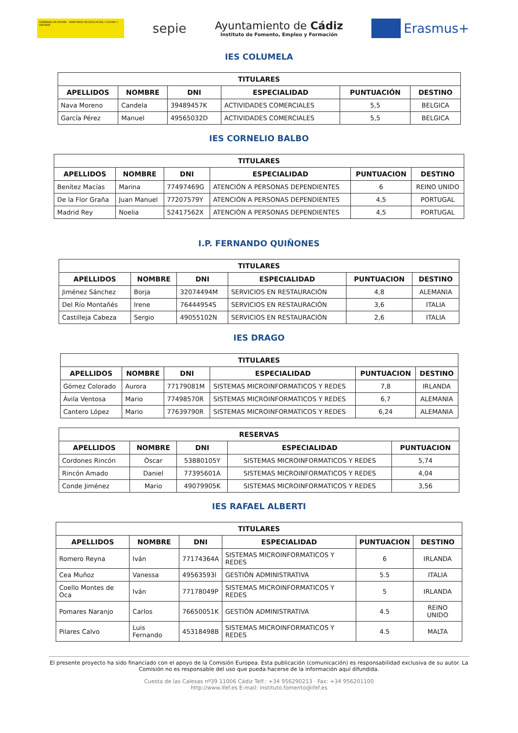GOBIERNO DE ESPAÑA · MINISTERIO DE EDUCACIÓN, CULTURA Y DEPORTE
sepie
Ayuntamiento de Cádiz
Instituto de Fomento, Empleo y Formación
Erasmus+
IES COLUMELA
| TITULARES | | | | | |
| --- | --- | --- | --- | --- | --- |
| APELLIDOS | NOMBRE | DNI | ESPECIALIDAD | PUNTUACIÓN | DESTINO |
| Nava Moreno | Candela | 39489457K | ACTIVIDADES COMERCIALES | 5,5 | BELGICA |
| García Pérez | Manuel | 49565032D | ACTIVIDADES COMERCIALES | 5,5 | BELGICA |
IES CORNELIO BALBO
| TITULARES | | | | | |
| --- | --- | --- | --- | --- | --- |
| APELLIDOS | NOMBRE | DNI | ESPECIALIDAD | PUNTUACION | DESTINO |
| Benítez Macías | Marina | 77497469G | ATENCIÓN A PERSONAS DEPENDIENTES | 6 | REINO UNIDO |
| De la Flor Graña | Juan Manuel | 77207579Y | ATENCIÓN A PERSONAS DEPENDIENTES | 4,5 | PORTUGAL |
| Madrid Rey | Noelia | 52417562X | ATENCIÓN A PERSONAS DEPENDIENTES | 4,5 | PORTUGAL |
I.P. FERNANDO QUIÑONES
| TITULARES | | | | | |
| --- | --- | --- | --- | --- | --- |
| APELLIDOS | NOMBRE | DNI | ESPECIALIDAD | PUNTUACION | DESTINO |
| Jiménez Sánchez | Borja | 32074494M | SERVICIOS EN RESTAURACIÓN | 4,8 | ALEMANIA |
| Del Río Montañés | Irene | 76444954S | SERVICIOS EN RESTAURACIÓN | 3,6 | ITALIA |
| Castilleja Cabeza | Sergio | 49055102N | SERVICIOS EN RESTAURACIÓN | 2,6 | ITALIA |
IES DRAGO
| TITULARES | | | | | |
| --- | --- | --- | --- | --- | --- |
| APELLIDOS | NOMBRE | DNI | ESPECIALIDAD | PUNTUACION | DESTINO |
| Gómez Colorado | Aurora | 77179081M | SISTEMAS MICROINFORMATICOS Y REDES | 7,8 | IRLANDA |
| Ávila Ventosa | Mario | 77498570R | SISTEMAS MICROINFORMATICOS Y REDES | 6,7 | ALEMANIA |
| Cantero López | Mario | 77639790R | SISTEMAS MICROINFORMATICOS Y REDES | 6,24 | ALEMANIA |
| RESERVAS | | | | |
| --- | --- | --- | --- | --- |
| APELLIDOS | NOMBRE | DNI | ESPECIALIDAD | PUNTUACION |
| Cordones Rincón | Óscar | 53880105Y | SISTEMAS MICROINFORMATICOS Y REDES | 5,74 |
| Rincón Amado | Daniel | 77395601A | SISTEMAS MICROINFORMATICOS Y REDES | 4,04 |
| Conde Jiménez | Mario | 49079905K | SISTEMAS MICROINFORMATICOS Y REDES | 3,56 |
IES RAFAEL ALBERTI
| TITULARES | | | | | |
| --- | --- | --- | --- | --- | --- |
| APELLIDOS | NOMBRE | DNI | ESPECIALIDAD | PUNTUACION | DESTINO |
| Romero Reyna | Iván | 77174364A | SISTEMAS MICROINFORMATICOS Y REDES | 6 | IRLANDA |
| Cea Muñoz | Vanessa | 49563593I | GESTIÓN ADMINISTRATIVA | 5.5 | ITALIA |
| Coello Montes de Oca | Iván | 77178049P | SISTEMAS MICROINFORMATICOS Y REDES | 5 | IRLANDA |
| Pomares Naranjo | Carlos | 76650051K | GESTIÓN ADMINISTRATIVA | 4.5 | REINO UNIDO |
| Pilares Calvo | Luis Fernando | 45318498B | SISTEMAS MICROINFORMATICOS Y REDES | 4.5 | MALTA |
El presente proyecto ha sido financiado con el apoyo de la Comisión Europea. Esta publicación (comunicación) es responsabilidad exclusiva de su autor. La Comisión no es responsable del uso que pueda hacerse de la información aquí difundida.
Cuesta de las Calesas nº39 11006 Cádiz Telf.: +34 956290213 · Fax: +34 956201100
http://www.ifef.es E-mail: instituto.fomento@ifef.es